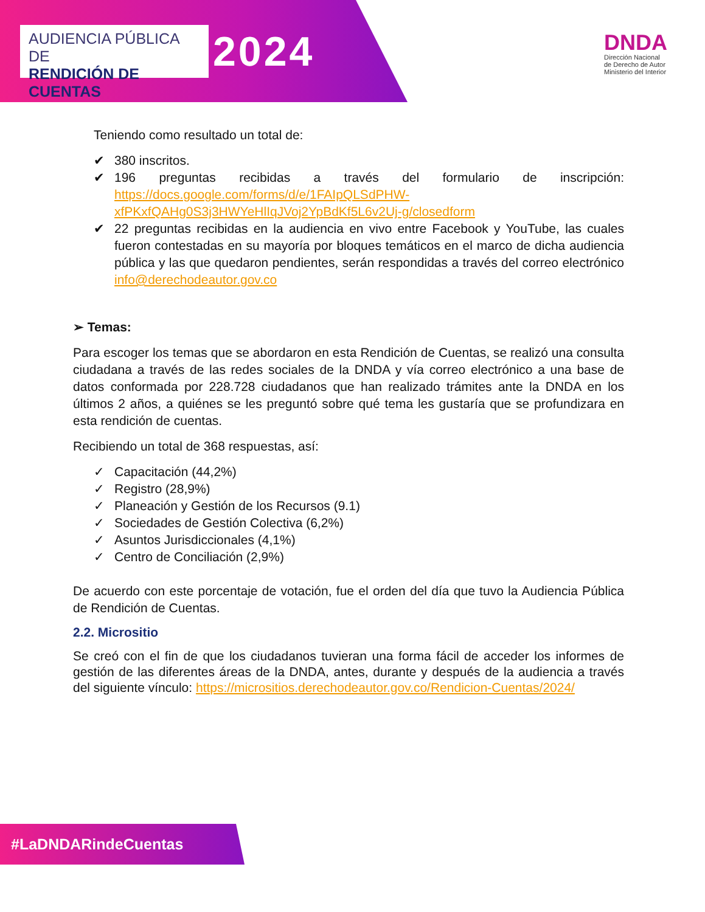AUDIENCIA PÚBLICA DE
RENDICIÓN DE CUENTAS
2024
DNDA
Dirección Nacional
de Derecho de Autor
Ministerio del Interior
Teniendo como resultado un total de:
✔ 380 inscritos.
✔ 196 preguntas recibidas a través del formulario de inscripción: https://docs.google.com/forms/d/e/1FAIpQLSdPHW-xfPKxfQAHg0S3j3HWYeHlIqJVoj2YpBdKf5L6v2Uj-g/closedform
✔ 22 preguntas recibidas en la audiencia en vivo entre Facebook y YouTube, las cuales fueron contestadas en su mayoría por bloques temáticos en el marco de dicha audiencia pública y las que quedaron pendientes, serán respondidas a través del correo electrónico info@derechodeautor.gov.co
➢ Temas:
Para escoger los temas que se abordaron en esta Rendición de Cuentas, se realizó una consulta ciudadana a través de las redes sociales de la DNDA y vía correo electrónico a una base de datos conformada por 228.728 ciudadanos que han realizado trámites ante la DNDA en los últimos 2 años, a quiénes se les preguntó sobre qué tema les gustaría que se profundizara en esta rendición de cuentas.
Recibiendo un total de 368 respuestas, así:
✓ Capacitación (44,2%)
✓ Registro (28,9%)
✓ Planeación y Gestión de los Recursos (9.1)
✓ Sociedades de Gestión Colectiva (6,2%)
✓ Asuntos Jurisdiccionales (4,1%)
✓ Centro de Conciliación (2,9%)
De acuerdo con este porcentaje de votación, fue el orden del día que tuvo la Audiencia Pública de Rendición de Cuentas.
2.2. Micrositio
Se creó con el fin de que los ciudadanos tuvieran una forma fácil de acceder los informes de gestión de las diferentes áreas de la DNDA, antes, durante y después de la audiencia a través del siguiente vínculo: https://micrositios.derechodeautor.gov.co/Rendicion-Cuentas/2024/
#LaDNDARindeCuentas